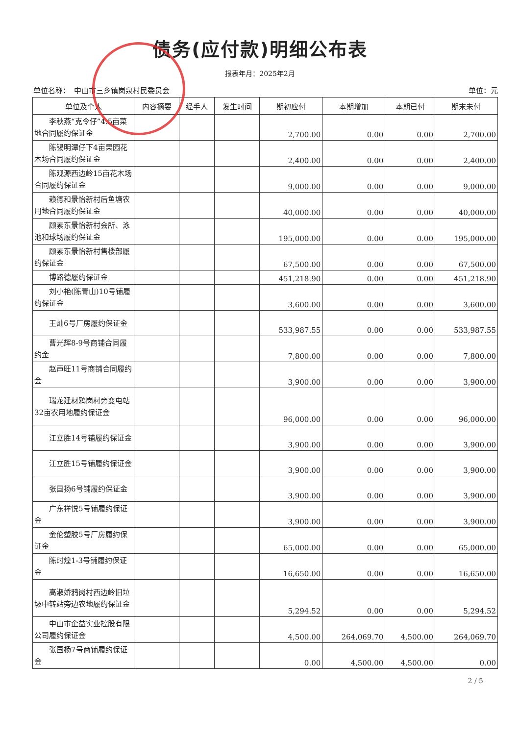债务(应付款)明细公布表
报表年月：2025年2月
单位名称：　中山市三乡镇岗泉村民委员会 单位：元
| 单位及个人 | 内容摘要 | 经手人 | 发生时间 | 期初应付 | 本期增加 | 本期已付 | 期末未付 |
| --- | --- | --- | --- | --- | --- | --- | --- |
| 李秋燕“克令仔”4.5亩菜地合同履约保证金 | | | | 2,700.00 | 0.00 | 0.00 | 2,700.00 |
| 陈锡明潭仔下4亩果园花木场合同履约保证金 | | | | 2,400.00 | 0.00 | 0.00 | 2,400.00 |
| 陈观源西边岭15亩花木场合同履约保证金 | | | | 9,000.00 | 0.00 | 0.00 | 9,000.00 |
| 赖德和景怡新村后鱼塘农用地合同履约保证金 | | | | 40,000.00 | 0.00 | 0.00 | 40,000.00 |
| 顾素东景怡新村会所、泳池和球场履约保证金 | | | | 195,000.00 | 0.00 | 0.00 | 195,000.00 |
| 顾素东景怡新村售楼部履约保证金 | | | | 67,500.00 | 0.00 | 0.00 | 67,500.00 |
| 博路德履约保证金 | | | | 451,218.90 | 0.00 | 0.00 | 451,218.90 |
| 刘小艳(陈青山)10号铺履约保证金 | | | | 3,600.00 | 0.00 | 0.00 | 3,600.00 |
| 王灿6号厂房履约保证金 | | | | 533,987.55 | 0.00 | 0.00 | 533,987.55 |
| 曹光辉8-9号商铺合同履约金 | | | | 7,800.00 | 0.00 | 0.00 | 7,800.00 |
| 赵声旺11号商铺合同履约金 | | | | 3,900.00 | 0.00 | 0.00 | 3,900.00 |
| 瑞龙建材鸦岗村旁变电站32亩农用地履约保证金 | | | | 96,000.00 | 0.00 | 0.00 | 96,000.00 |
| 江立胜14号铺履约保证金 | | | | 3,900.00 | 0.00 | 0.00 | 3,900.00 |
| 江立胜15号铺履约保证金 | | | | 3,900.00 | 0.00 | 0.00 | 3,900.00 |
| 张国扬6号铺履约保证金 | | | | 3,900.00 | 0.00 | 0.00 | 3,900.00 |
| 广东祥悦5号铺履约保证金 | | | | 3,900.00 | 0.00 | 0.00 | 3,900.00 |
| 金伦塑胶5号厂房履约保证金 | | | | 65,000.00 | 0.00 | 0.00 | 65,000.00 |
| 陈时煌1-3号铺履约保证金 | | | | 16,650.00 | 0.00 | 0.00 | 16,650.00 |
| 高淑娇鸦岗村西边岭旧垃圾中转站旁边农地履约保证金 | | | | 5,294.52 | 0.00 | 0.00 | 5,294.52 |
| 中山市企益实业控股有限公司履约保证金 | | | | 4,500.00 | 264,069.70 | 4,500.00 | 264,069.70 |
| 张国杨7号商铺履约保证金 | | | | 0.00 | 4,500.00 | 4,500.00 | 0.00 |
2 / 5